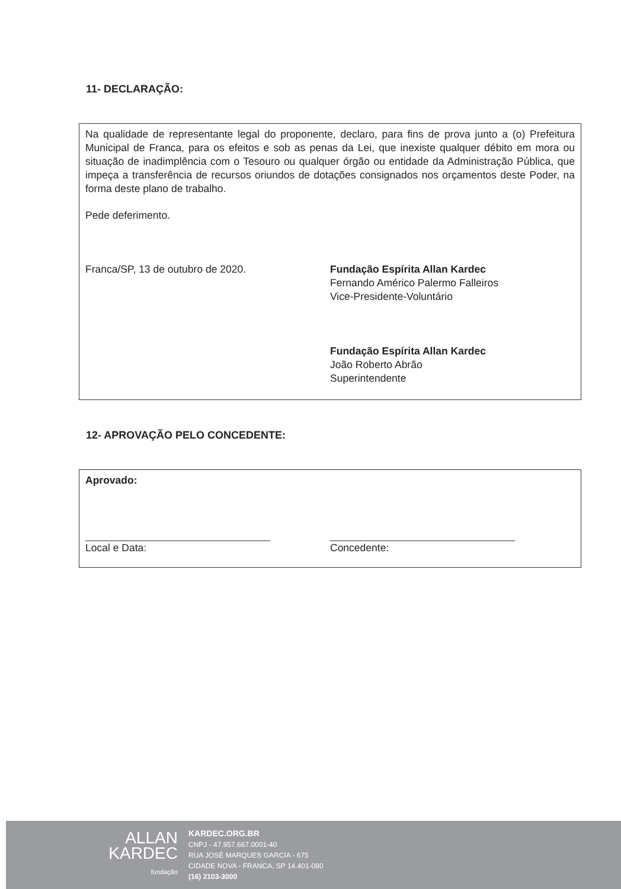11- DECLARAÇÃO:
Na qualidade de representante legal do proponente, declaro, para fins de prova junto a (o) Prefeitura Municipal de Franca, para os efeitos e sob as penas da Lei, que inexiste qualquer débito em mora ou situação de inadimplência com o Tesouro ou qualquer órgão ou entidade da Administração Pública, que impeça a transferência de recursos oriundos de dotações consignados nos orçamentos deste Poder, na forma deste plano de trabalho.
Pede deferimento.
Franca/SP, 13 de outubro de 2020.
Fundação Espírita Allan Kardec
Fernando Américo Palermo Falleiros
Vice-Presidente-Voluntário
Fundação Espírita Allan Kardec
João Roberto Abrão
Superintendente
12- APROVAÇÃO PELO CONCEDENTE:
Aprovado:
Local e Data: Concedente:
ALLAN
KARDEC
fundação
KARDEC.ORG.BR
CNPJ - 47.957.667.0001-40
RUA JOSÉ MARQUES GARCIA - 675
CIDADE NOVA - FRANCA, SP 14.401-080
(16) 2103-3000